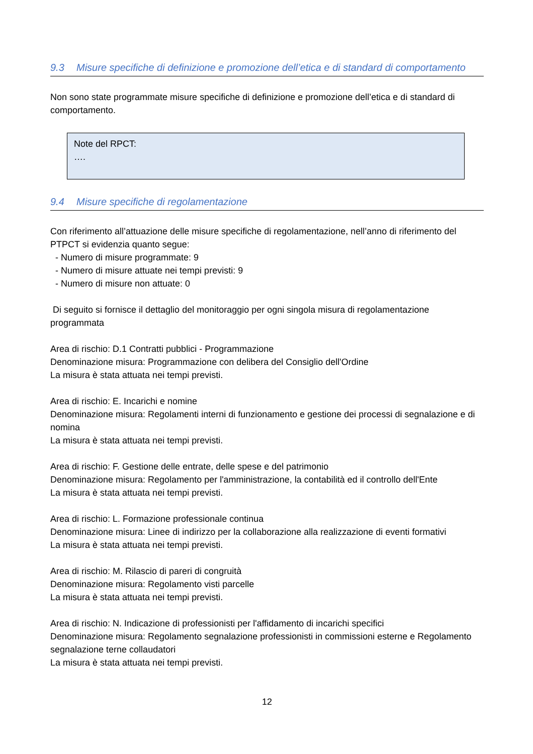9.3 Misure specifiche di definizione e promozione dell’etica e di standard di comportamento
Non sono state programmate misure specifiche di definizione e promozione dell’etica e di standard di comportamento.
Note del RPCT:
….
9.4 Misure specifiche di regolamentazione
Con riferimento all’attuazione delle misure specifiche di regolamentazione, nell’anno di riferimento del PTPCT si evidenzia quanto segue:
- Numero di misure programmate: 9
- Numero di misure attuate nei tempi previsti: 9
- Numero di misure non attuate: 0
Di seguito si fornisce il dettaglio del monitoraggio per ogni singola misura di regolamentazione programmata
Area di rischio: D.1 Contratti pubblici - Programmazione
Denominazione misura: Programmazione con delibera del Consiglio dell'Ordine
La misura è stata attuata nei tempi previsti.
Area di rischio: E. Incarichi e nomine
Denominazione misura: Regolamenti interni di funzionamento e gestione dei processi di segnalazione e di nomina
La misura è stata attuata nei tempi previsti.
Area di rischio: F. Gestione delle entrate, delle spese e del patrimonio
Denominazione misura: Regolamento per l'amministrazione, la contabilità ed il controllo dell'Ente
La misura è stata attuata nei tempi previsti.
Area di rischio: L. Formazione professionale continua
Denominazione misura: Linee di indirizzo per la collaborazione alla realizzazione di eventi formativi
La misura è stata attuata nei tempi previsti.
Area di rischio: M. Rilascio di pareri di congruità
Denominazione misura: Regolamento visti parcelle
La misura è stata attuata nei tempi previsti.
Area di rischio: N. Indicazione di professionisti per l'affidamento di incarichi specifici
Denominazione misura: Regolamento segnalazione professionisti in commissioni esterne e Regolamento segnalazione terne collaudatori
La misura è stata attuata nei tempi previsti.
12